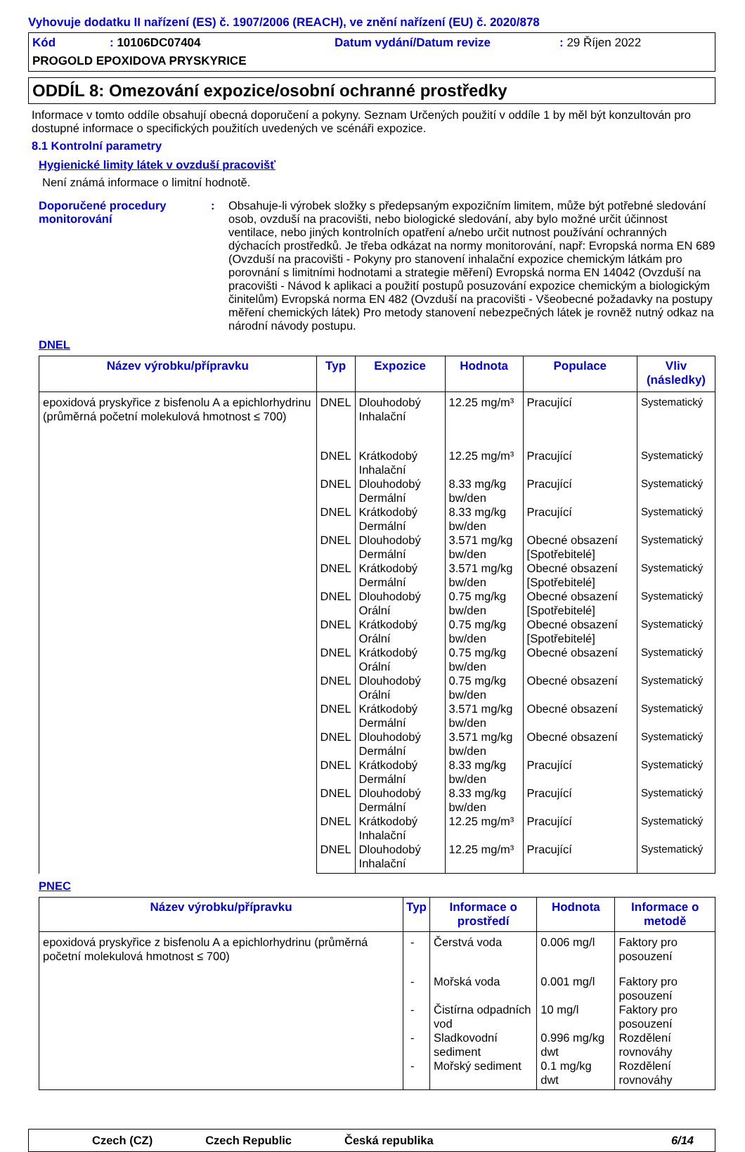Vyhovuje dodatku II nařízení (ES) č. 1907/2006 (REACH), ve znění nařízení (EU) č. 2020/878
Kód: 10106DC07404 Datum vydání/Datum revize: 29 Říjen 2022
PROGOLD EPOXIDOVA PRYSKYRICE
ODDÍL 8: Omezování expozice/osobní ochranné prostředky
Informace v tomto oddíle obsahují obecná doporučení a pokyny. Seznam Určených použití v oddíle 1 by měl být konzultován pro dostupné informace o specifických použitích uvedených ve scénáři expozice.
8.1 Kontrolní parametry
Hygienické limity látek v ovzduší pracovišť
Není známá informace o limitní hodnotě.
Doporučené procedury monitorování
: Obsahuje-li výrobek složky s předepsaným expozičním limitem, může být potřebné sledování osob, ovzduší na pracovišti, nebo biologické sledování, aby bylo možné určit účinnost ventilace, nebo jiných kontrolních opatření a/nebo určit nutnost používání ochranných dýchacích prostředků. Je třeba odkázat na normy monitorování, např: Evropská norma EN 689 (Ovzduší na pracovišti - Pokyny pro stanovení inhalační expozice chemickým látkám pro porovnání s limitními hodnotami a strategie měření) Evropská norma EN 14042 (Ovzduší na pracovišti - Návod k aplikaci a použití postupů posuzování expozice chemickým a biologickým činitelům) Evropská norma EN 482 (Ovzduší na pracovišti - Všeobecné požadavky na postupy měření chemických látek) Pro metody stanovení nebezpečných látek je rovněž nutný odkaz na národní návody postupu.
DNEL
| Název výrobku/přípravku | Typ | Expozice | Hodnota | Populace | Vliv (následky) |
| --- | --- | --- | --- | --- | --- |
| epoxidová pryskyřice z bisfenolu A a epichlorhydrinu (průměrná početní molekulová hmotnost ≤ 700) | DNEL | Dlouhodobý Inhalační | 12.25 mg/m³ | Pracující | Systematický |
| | DNEL | Krátkodobý Inhalační | 12.25 mg/m³ | Pracující | Systematický |
| | DNEL | Dlouhodobý Dermální | 8.33 mg/kg bw/den | Pracující | Systematický |
| | DNEL | Krátkodobý Dermální | 8.33 mg/kg bw/den | Pracující | Systematický |
| | DNEL | Dlouhodobý Dermální | 3.571 mg/kg bw/den | Obecné obsazení [Spotřebitelé] | Systematický |
| | DNEL | Krátkodobý Dermální | 3.571 mg/kg bw/den | Obecné obsazení [Spotřebitelé] | Systematický |
| | DNEL | Dlouhodobý Orální | 0.75 mg/kg bw/den | Obecné obsazení [Spotřebitelé] | Systematický |
| | DNEL | Krátkodobý Orální | 0.75 mg/kg bw/den | Obecné obsazení [Spotřebitelé] | Systematický |
| | DNEL | Krátkodobý Orální | 0.75 mg/kg bw/den | Obecné obsazení | Systematický |
| | DNEL | Dlouhodobý Orální | 0.75 mg/kg bw/den | Obecné obsazení | Systematický |
| | DNEL | Krátkodobý Dermální | 3.571 mg/kg bw/den | Obecné obsazení | Systematický |
| | DNEL | Dlouhodobý Dermální | 3.571 mg/kg bw/den | Obecné obsazení | Systematický |
| | DNEL | Krátkodobý Dermální | 8.33 mg/kg bw/den | Pracující | Systematický |
| | DNEL | Dlouhodobý Dermální | 8.33 mg/kg bw/den | Pracující | Systematický |
| | DNEL | Krátkodobý Inhalační | 12.25 mg/m³ | Pracující | Systematický |
| | DNEL | Dlouhodobý Inhalační | 12.25 mg/m³ | Pracující | Systematický |
PNEC
| Název výrobku/přípravku | Typ | Informace o prostředí | Hodnota | Informace o metodě |
| --- | --- | --- | --- | --- |
| epoxidová pryskyřice z bisfenolu A a epichlorhydrinu (průměrná početní molekulová hmotnost ≤ 700) | - | Čerstvá voda | 0.006 mg/l | Faktory pro posouzení |
| | - | Mořská voda | 0.001 mg/l | Faktory pro posouzení |
| | - | Čistírna odpadních vod | 10 mg/l | Faktory pro posouzení |
| | - | Sladkovodní sediment | 0.996 mg/kg dwt | Rozdělení rovnováhy |
| | - | Mořský sediment | 0.1 mg/kg dwt | Rozdělení rovnováhy |
Czech (CZ) Czech Republic Česká republika 6/14